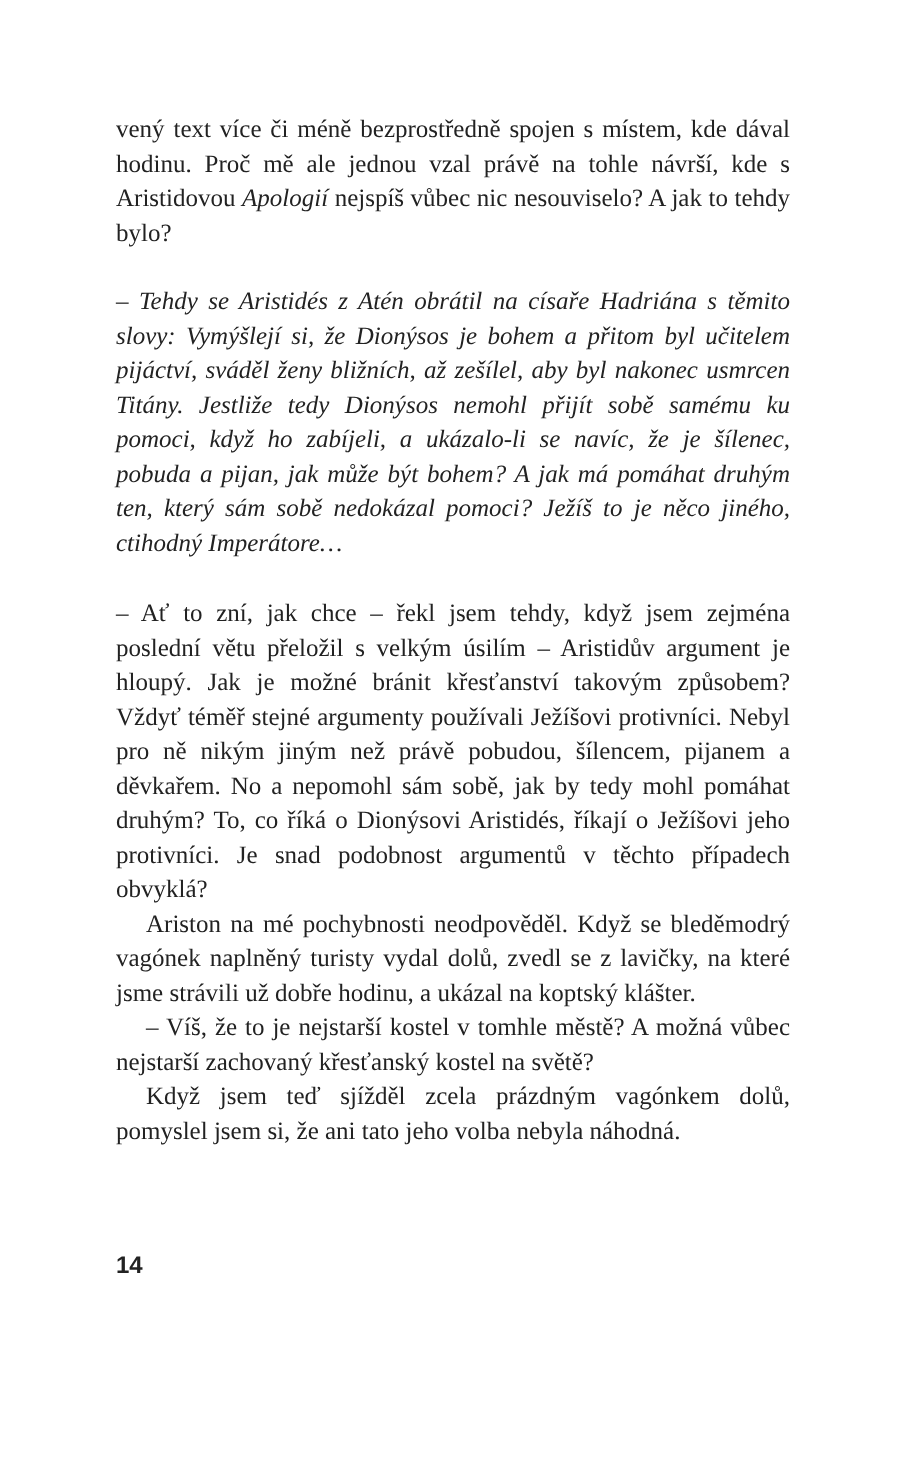vený text více či méně bezprostředně spojen s místem, kde dával hodinu. Proč mě ale jednou vzal právě na tohle návrší, kde s Aristidovou Apologií nejspíš vůbec nic nesouviselo? A jak to tehdy bylo?
– Tehdy se Aristidés z Atén obrátil na císaře Hadriána s těmito slovy: Vymýšlejí si, že Dionýsos je bohem a přitom byl učitelem pijáctví, sváděl ženy bližních, až zešílel, aby byl nakonec usmrcen Titány. Jestliže tedy Dionýsos nemohl přijít sobě samému ku pomoci, když ho zabíjeli, a ukázalo-li se navíc, že je šílenec, pobuda a pijan, jak může být bohem? A jak má pomáhat druhým ten, který sám sobě nedokázal pomoci? Ježíš to je něco jiného, ctihodný Imperátore…
– Ať to zní, jak chce – řekl jsem tehdy, když jsem zejména poslední větu přeložil s velkým úsilím – Aristidův argument je hloupý. Jak je možné bránit křesťanství takovým způsobem? Vždyť téměř stejné argumenty používali Ježíšovi protivníci. Nebyl pro ně nikým jiným než právě pobudou, šílencem, pijanem a děvkařem. No a nepomohl sám sobě, jak by tedy mohl pomáhat druhým? To, co říká o Dionýsovi Aristidés, říkají o Ježíšovi jeho protivníci. Je snad podobnost argumentů v těchto případech obvyklá?
Ariston na mé pochybnosti neodpověděl. Když se bleděmodrý vagónek naplněný turisty vydal dolů, zvedl se z lavičky, na které jsme strávili už dobře hodinu, a ukázal na koptský klášter.
– Víš, že to je nejstarší kostel v tomhle městě? A možná vůbec nejstarší zachovaný křesťanský kostel na světě?
Když jsem teď sjížděl zcela prázdným vagónkem dolů, pomyslel jsem si, že ani tato jeho volba nebyla náhodná.
14